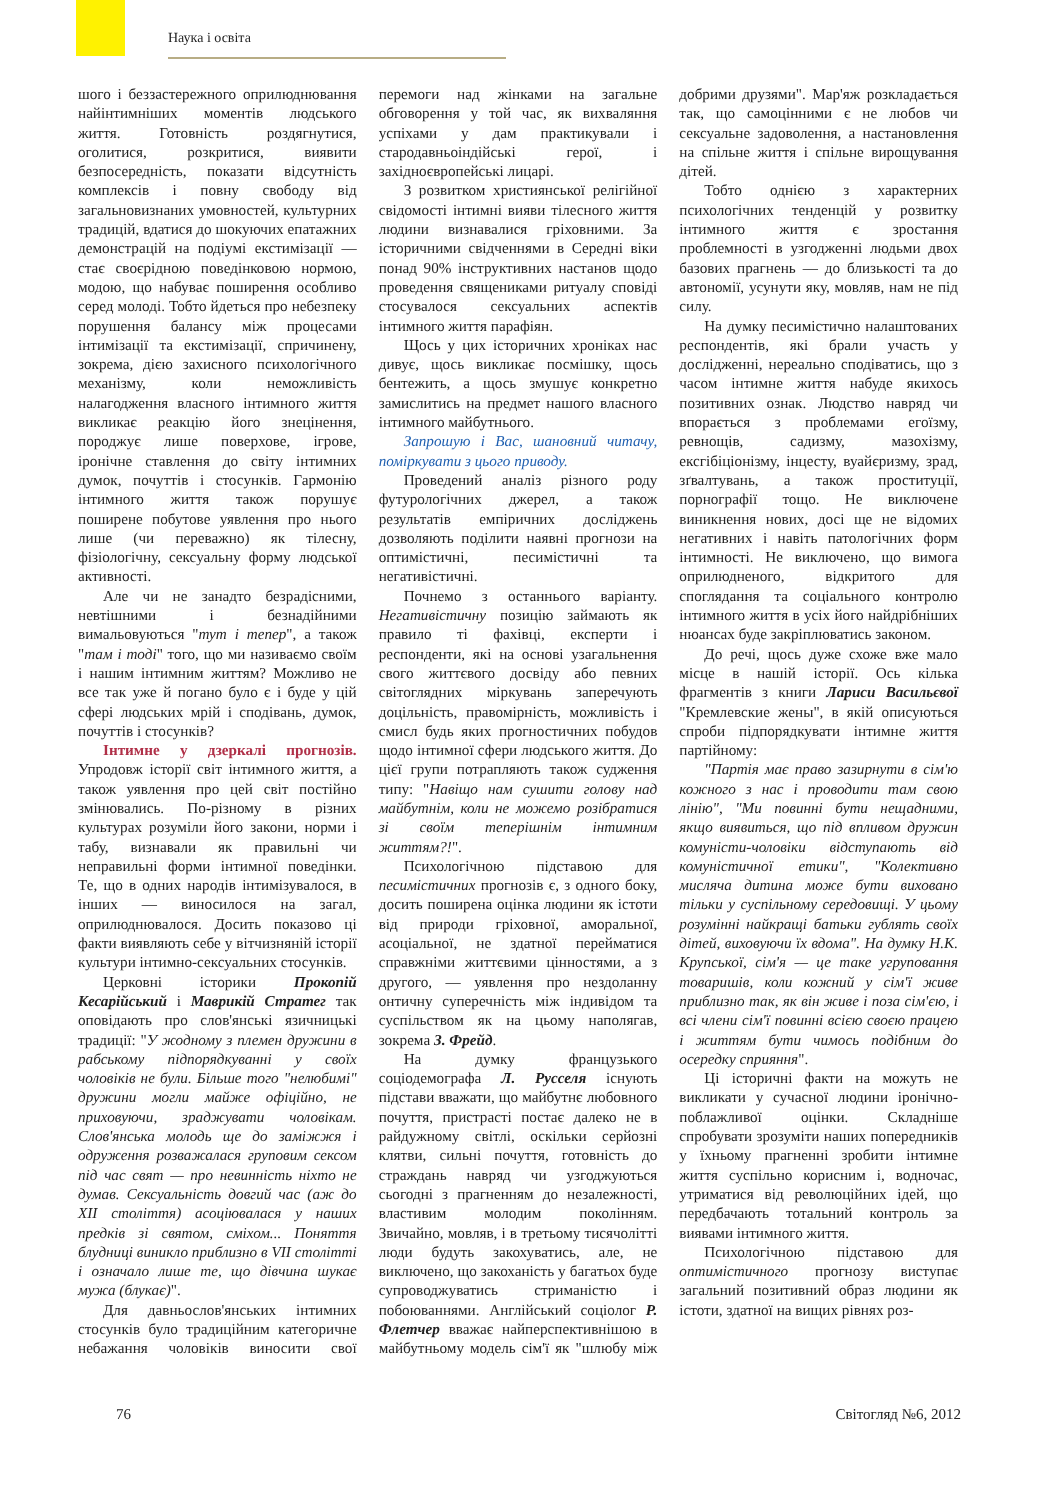Наука і освіта
шого і беззастережного оприлюднювання найінтимніших моментів людського життя. Готовність роздягнутися, оголитися, розкритися, виявити безпосередність, показати відсутність комплексів і повну свободу від загальновизнаних умовностей, культурних традицій, вдатися до шокуючих епатажних демонстрацій на подіумі екстимізації — стає своєрідною поведінковою нормою, модою, що набуває поширення особливо серед молоді. Тобто йдеться про небезпеку порушення балансу між процесами інтимізації та екстимізації, спричинену, зокрема, дією захисного психологічного механізму, коли неможливість налагодження власного інтимного життя викликає реакцію його знецінення, породжує лише поверхове, ігрове, іронічне ставлення до світу інтимних думок, почуттів і стосунків. Гармонію інтимного життя також порушує поширене побутове уявлення про нього лише (чи переважно) як тілесну, фізіологічну, сексуальну форму людської активності.
Але чи не занадто безрадісними, невтішними і безнадійними вимальовуються "тут і тепер", а також "там і тоді" того, що ми називаємо своїм і нашим інтимним життям? Можливо не все так уже й погано було є і буде у цій сфері людських мрій і сподівань, думок, почуттів і стосунків?
Інтимне у дзеркалі прогнозів. Упродовж історії світ інтимного життя, а також уявлення про цей світ постійно змінювались. По-різному в різних культурах розуміли його закони, норми і табу, визнавали як правильні чи неправильні форми інтимної поведінки. Те, що в одних народів інтимізувалося, в інших — виносилося на загал, оприлюднювалося. Досить показово ці факти виявляють себе у вітчизняній історії культури інтимно-сексуальних стосунків.
Церковні історики Прокопій Кесарійський і Маврикій Стратег так оповідають про слов'янські язичницькі традиції: "У жодному з племен дружини в рабському підпорядкуванні у своїх чоловіків не були. Більше того "нелюбимі" дружини могли майже офіційно, не приховуючи, зраджувати чоловікам. Слов'янська молодь ще до заміжжя і одруження розважалася груповим сексом під час свят — про невинність ніхто не думав. Сексуальність довгий час (аж до XII століття) асоціювалася у наших предків зі святом, сміхом... Поняття блудниці виникло приблизно в VII столітті і означало лише те, що дівчина шукає мужа (блукає)".
Для давньослов'янських інтимних стосунків було традиційним категоричне небажання чоловіків виносити свої перемоги над жінками на загальне обговорення у той час, як вихваляння успіхами у дам практикували і стародавньоіндійські герої, і західноєвропейські лицарі.
З розвитком християнської релігійної свідомості інтимні вияви тілесного життя людини визнавалися гріховними. За історичними свідченнями в Середні віки понад 90% інструктивних настанов щодо проведення священиками ритуалу сповіді стосувалося сексуальних аспектів інтимного життя парафіян.
Щось у цих історичних хроніках нас дивує, щось викликає посмішку, щось бентежить, а щось змушує конкретно замислитись на предмет нашого власного інтимного майбутнього.
Запрошую і Вас, шановний читачу, поміркувати з цього приводу.
Проведений аналіз різного роду футурологічних джерел, а також результатів емпіричних досліджень дозволяють поділити наявні прогнози на оптимістичні, песимістичні та негативістичні.
Почнемо з останнього варіанту. Негативістичну позицію займають як правило ті фахівці, експерти і респонденти, які на основі узагальнення свого життєвого досвіду або певних світоглядних міркувань заперечують доцільність, правомірність, можливість і смисл будь яких прогностичних побудов щодо інтимної сфери людського життя. До цієї групи потрапляють також судження типу: "Навіщо нам сушити голову над майбутнім, коли не можемо розібратися зі своїм теперішнім інтимним життям?!".
Психологічною підставою для песимістичних прогнозів є, з одного боку, досить поширена оцінка людини як істоти від природи гріховної, аморальної, асоціальної, не здатної перейматися справжніми життєвими цінностями, а з другого, — уявлення про нездоланну онтичну суперечність між індивідом та суспільством як на цьому наполягав, зокрема З. Фрейд.
На думку французького соціодемографа Л. Русселя існують підстави вважати, що майбутнє любовного почуття, пристрасті постає далеко не в райдужному світлі, оскільки серйозні клятви, сильні почуття, готовність до страждань навряд чи узгоджуються сьогодні з прагненням до незалежності, властивим молодим поколінням. Звичайно, мовляв, і в третьому тисячолітті люди будуть закохуватись, але, не виключено, що закоханість у багатьох буде супроводжуватись стриманістю і побоюваннями. Англійський соціолог Р. Флетчер вважає найперспективнішою в майбутньому модель сім'ї як "шлюбу між добрими друзями". Мар'яж розкладається так, що самоцінними є не любов чи сексуальне задоволення, а настановлення на спільне життя і спільне вирощування дітей.
Тобто однією з характерних психологічних тенденцій у розвитку інтимного життя є зростання проблемності в узгодженні людьми двох базових прагнень — до близькості та до автономії, усунути яку, мовляв, нам не під силу.
На думку песимістично налаштованих респондентів, які брали участь у дослідженні, нереально сподіватись, що з часом інтимне життя набуде якихось позитивних ознак. Людство навряд чи впорається з проблемами егоїзму, ревнощів, садизму, мазохізму, ексгібіціонізму, інцесту, вуайєризму, зрад, зґвалтувань, а також проституції, порнографії тощо. Не виключене виникнення нових, досі ще не відомих негативних і навіть патологічних форм інтимності. Не виключено, що вимога оприлюдненого, відкритого для споглядання та соціального контролю інтимного життя в усіх його найдрібніших нюансах буде закріплюватись законом.
До речі, щось дуже схоже вже мало місце в нашій історії. Ось кілька фрагментів з книги Лариси Васильєвої "Кремлевские жены", в якій описуються спроби підпорядкувати інтимне життя партійному:
"Партія має право зазирнути в сім'ю кожного з нас і проводити там свою лінію", "Ми повинні бути нещадними, якщо виявиться, що під впливом дружин комуністи-чоловіки відступають від комуністичної етики", "Колективно мисляча дитина може бути виховано тільки у суспільному середовищі. У цьому розумінні найкращі батьки гублять своїх дітей, виховуючи їх вдома". На думку Н.К. Крупської, сім'я — це таке угруповання товаришів, коли кожний у сім'ї живе приблизно так, як він живе і поза сім'єю, і всі члени сім'ї повинні всією своєю працею і життям бути чимось подібним до осередку сприяння".
Ці історичні факти на можуть не викликати у сучасної людини іронічно-поблажливої оцінки. Складніше спробувати зрозуміти наших попередників у їхньому прагненні зробити інтимне життя суспільно корисним і, водночас, утриматися від революційних ідей, що передбачають тотальний контроль за виявами інтимного життя.
Психологічною підставою для оптимістичного прогнозу виступає загальний позитивний образ людини як істоти, здатної на вищих рівнях роз-
76 Світогляд №6, 2012